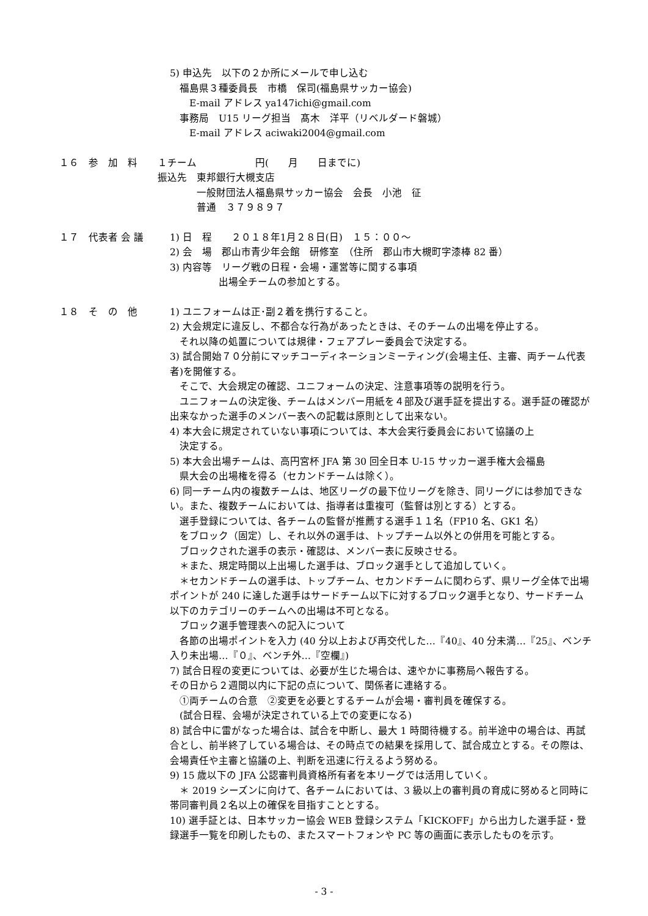5) 申込先　以下の２か所にメールで申し込む
　福島県３種委員長　市橋　保司(福島県サッカー協会)
　　E-mail アドレス ya147ichi@gmail.com
　事務局　U15 リーグ担当　髙木　洋平（リベルダード磐城）
　　E-mail アドレス aciwaki2004@gmail.com
１６　参　加　料
１チーム　　　　　　円(　　月　　日までに)
振込先　東邦銀行大槻支店
　　　　一般財団法人福島県サッカー協会　会長　小池　征
　　　　普通　３７９８９７
１７　代表者 会 議
1) 日　程　　２０１８年1月２８日(日)　１５：００～
2) 会　場　郡山市青少年会館　研修室　（住所　郡山市大槻町字漆棒 82 番）
3) 内容等　リーグ戦の日程・会場・運営等に関する事項
　　　　　出場全チームの参加とする。
１８　そ　の　他
1) ユニフォームは正･副２着を携行すること。
2) 大会規定に違反し、不都合な行為があったときは、そのチームの出場を停止する。
　それ以降の処置については規律・フェアプレー委員会で決定する。
3) 試合開始７０分前にマッチコーディネーションミーティング(会場主任、主審、両チーム代表者)を開催する。
　そこで、大会規定の確認、ユニフォームの決定、注意事項等の説明を行う。
　ユニフォームの決定後、チームはメンバー用紙を４部及び選手証を提出する。選手証の確認が出来なかった選手のメンバー表への記載は原則として出来ない。
4) 本大会に規定されていない事項については、本大会実行委員会において協議の上
　決定する。
5) 本大会出場チームは、高円宮杯 JFA 第 30 回全日本 U-15 サッカー選手権大会福島
　県大会の出場権を得る（セカンドチームは除く）。
6) 同一チーム内の複数チームは、地区リーグの最下位リーグを除き、同リーグには参加できない。また、複数チームにおいては、指導者は重複可（監督は別とする）とする。
　選手登録については、各チームの監督が推薦する選手１１名（FP10 名、GK1 名）
　をブロック（固定）し、それ以外の選手は、トップチーム以外との併用を可能とする。
　ブロックされた選手の表示・確認は、メンバー表に反映させる。
　＊また、規定時間以上出場した選手は、ブロック選手として追加していく。
　＊セカンドチームの選手は、トップチーム、セカンドチームに関わらず、県リーグ全体で出場ポイントが 240 に達した選手はサードチーム以下に対するブロック選手となり、サードチーム以下のカテゴリーのチームへの出場は不可となる。
　ブロック選手管理表への記入について
　各節の出場ポイントを入力 (40 分以上および再交代した…『40』、40 分未満…『25』、ベンチ入り未出場…『０』、ベンチ外…『空欄』)
7) 試合日程の変更については、必要が生じた場合は、速やかに事務局へ報告する。
その日から２週間以内に下記の点について、関係者に連絡する。
　①両チームの合意　②変更を必要とするチームが会場・審判員を確保する。
　(試合日程、会場が決定されている上での変更になる)
8) 試合中に雷がなった場合は、試合を中断し、最大 1 時間待機する。前半途中の場合は、再試合とし、前半終了している場合は、その時点での結果を採用して、試合成立とする。その際は、会場責任や主審と協議の上、判断を迅速に行えるよう努める。
9) 15 歳以下の JFA 公認審判員資格所有者を本リーグでは活用していく。
　＊ 2019 シーズンに向けて、各チームにおいては、3 級以上の審判員の育成に努めると同時に帯同審判員２名以上の確保を目指すこととする。
10) 選手証とは、日本サッカー協会 WEB 登録システム「KICKOFF」から出力した選手証・登録選手一覧を印刷したもの、またスマートフォンや PC 等の画面に表示したものを示す。
- 3 -